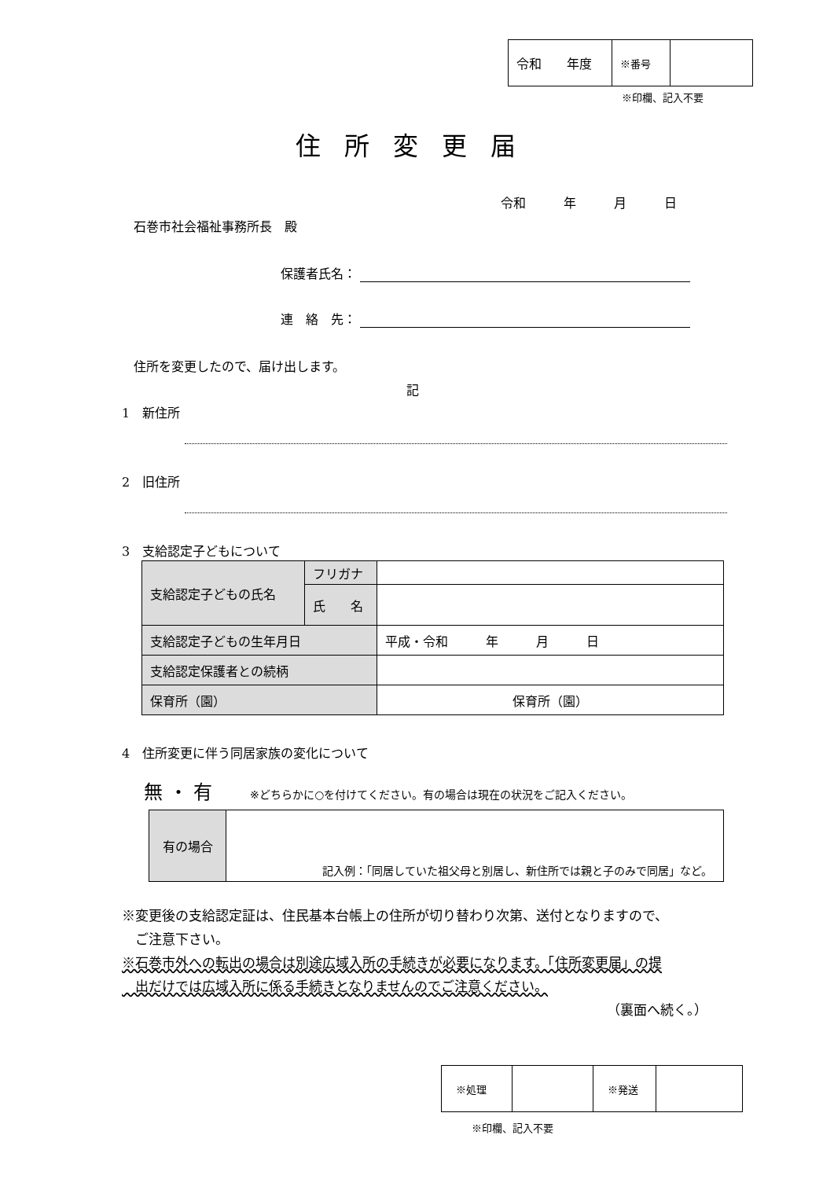| 令和 年度 | ※番号 | |
※印欄、記入不要
住所変更届
令和　　　年　　　月　　　日
石巻市社会福祉事務所長　殿
保護者氏名：
連　絡　先：
住所を変更したので、届け出します。
記
1　新住所
2　旧住所
3　支給認定子どもについて
| 支給認定子どもの氏名 | フリガナ | |
| | 氏 名 | |
| 支給認定子どもの生年月日 | | 平成・令和 年 月 日 |
| 支給認定保護者との続柄 | | |
| 保育所（園） | | 保育所（園） |
4　住所変更に伴う同居家族の変化について
無 ・ 有　　　※どちらかに○を付けてください。有の場合は現在の状況をご記入ください。
| 有の場合 | 記入例：「同居していた祖父母と別居し、新住所では親と子のみで同居」など。 |
※変更後の支給認定証は、住民基本台帳上の住所が切り替わり次第、送付となりますので、
　ご注意下さい。
※石巻市外への転出の場合は別途広域入所の手続きが必要になります。「住所変更届」の提
　出だけでは広域入所に係る手続きとなりませんのでご注意ください。
（裏面へ続く。）
| ※処理 | | ※発送 | |
※印欄、記入不要